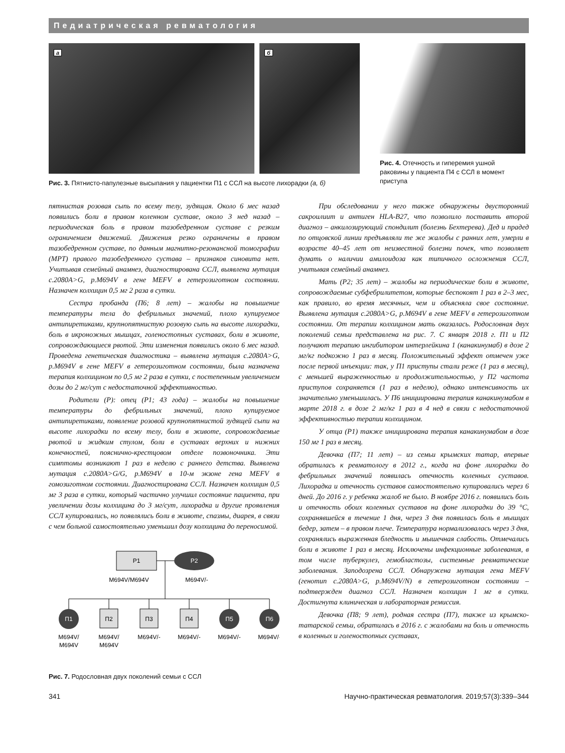Педиатрическая ревматология
а
б
Рис. 3. Пятнисто-папулезные высыпания у пациентки П1 с ССЛ на высоте лихорадки (а, б)
Рис. 4. Отечность и гиперемия ушной раковины у пациента П4 с ССЛ в момент приступа
пятнистая розовая сыпь по всему телу, зудящая. Около 6 мес назад появились боли в правом коленном суставе, около 3 нед назад – периодическая боль в правом тазобедренном суставе с резким ограничением движений. Движения резко ограничены в правом тазобедренном суставе, по данным магнитно-резонансной томографии (МРТ) правого тазобедренного сустава – признаков синовита нет. Учитывая семейный анамнез, диагностирована ССЛ, выявлена мутация c.2080A>G, p.M694V в гене MEFV в гетерозиготном состоянии. Назначен колхицин 0,5 мг 2 раза в сутки.
Сестра пробанда (П6; 8 лет) – жалобы на повышение температуры тела до фебрильных значений, плохо купируемое антипиретиками, крупнопятнистую розовую сыпь на высоте лихорадки, боль в икроножных мышцах, голеностопных суставах, боли в животе, сопровождающиеся рвотой. Эти изменения появились около 6 мес назад. Проведена генетическая диагностика – выявлена мутация c.2080A>G, p.M694V в гене MEFV в гетерозиготном состоянии, была назначена терапия колхицином по 0,5 мг 2 раза в сутки, с постепенным увеличением дозы до 2 мг/сут с недостаточной эффективностью.
Родители (Р): отец (Р1; 43 года) – жалобы на повышение температуры до фебрильных значений, плохо купируемое антипиретиками, появление розовой крупнопятнистой зудящей сыпи на высоте лихорадки по всему телу, боли в животе, сопровождаемые рвотой и жидким стулом, боли в суставах верхних и нижних конечностей, пояснично-крестцовом отделе позвоночника. Эти симптомы возникают 1 раз в неделю с раннего детства. Выявлена мутация c.2080A>G/G, p.M694V в 10-м экзоне гена MEFV в гомозиготном состоянии. Диагностирована ССЛ. Назначен колхицин 0,5 мг 3 раза в сутки, который частично улучшил состояние пациента, при увеличении дозы колхицина до 3 мг/сут, лихорадка и другие проявления ССЛ купировались, но появлялись боли в животе, спазмы, диарея, в связи с чем больной самостоятельно уменьшил дозу колхицина до переносимой.
Р1
Р2
M694V/M694V
M694V/-
П1
M694V/
M694V
П2
M694V/
M694V
П3
M694V/-
П4
M694V/-
П5
M694V/-
П6
M694V/-
Рис. 7. Родословная двух поколений семьи с ССЛ
При обследовании у него также обнаружены двусторонний сакроилиит и антиген HLA-B27, что позволило поставить второй диагноз – анкилозирующий спондилит (болезнь Бехтерева). Дед и прадед по отцовской линии предъявляли те же жалобы с ранних лет, умерли в возрасте 40–45 лет от неизвестной болезни почек, что позволяет думать о наличии амилоидоза как типичного осложнения ССЛ, учитывая семейный анамнез.
Мать (Р2; 35 лет) – жалобы на периодические боли в животе, сопровождаемые субфебрилитетом, которые беспокоят 1 раз в 2–3 мес, как правило, во время месячных, чем и объясняла свое состояние. Выявлена мутация c.2080A>G, p.M694V в гене MEFV в гетерозиготном состоянии. От терапии колхицином мать оказалась. Родословная двух поколений семьи представлена на рис. 7. С января 2018 г. П1 и П2 получают терапию ингибитором интерлейкина 1 (канакинумаб) в дозе 2 мг/кг подкожно 1 раз в месяц. Положительный эффект отмечен уже после первой инъекции: так, у П1 приступы стали реже (1 раз в месяц), с меньшей выраженностью и продолжительностью, у П2 частота приступов сохраняется (1 раз в неделю), однако интенсивность их значительно уменьшилась. У П6 инициирована терапия канакинумабом в марте 2018 г. в дозе 2 мг/кг 1 раз в 4 нед в связи с недостаточной эффективностью терапии колхицином.
У отца (Р1) также инициирована терапия канакинумабом в дозе 150 мг 1 раз в месяц.
Девочка (П7; 11 лет) – из семьи крымских татар, впервые обратилась к ревматологу в 2012 г., когда на фоне лихорадки до фебрильных значений появилась отечность коленных суставов. Лихорадка и отечность суставов самостоятельно купировались через 6 дней. До 2016 г. у ребенка жалоб не было. В ноябре 2016 г. появились боль и отечность обоих коленных суставов на фоне лихорадки до 39 °С, сохранявшейся в течение 1 дня, через 3 дня появилась боль в мышцах бедер, затем – в правом плече. Температура нормализовалась через 3 дня, сохранялись выраженная бледность и мышечная слабость. Отмечались боли в животе 1 раз в месяц. Исключены инфекционные заболевания, в том числе туберкулез, гемобластозы, системные ревматические заболевания. Заподозрена ССЛ. Обнаружена мутация гена MEFV (генотип c.2080A>G, p.M694V/N) в гетерозиготном состоянии – подтвержден диагноз ССЛ. Назначен колхицин 1 мг в сутки. Достигнута клиническая и лабораторная ремиссия.
Девочка (П8; 9 лет), родная сестра (П7), также из крымско-татарской семьи, обратилась в 2016 г. с жалобами на боль и отечность в коленных и голеностопных суставах,
341 Научно-практическая ревматология. 2019;57(3):339–344